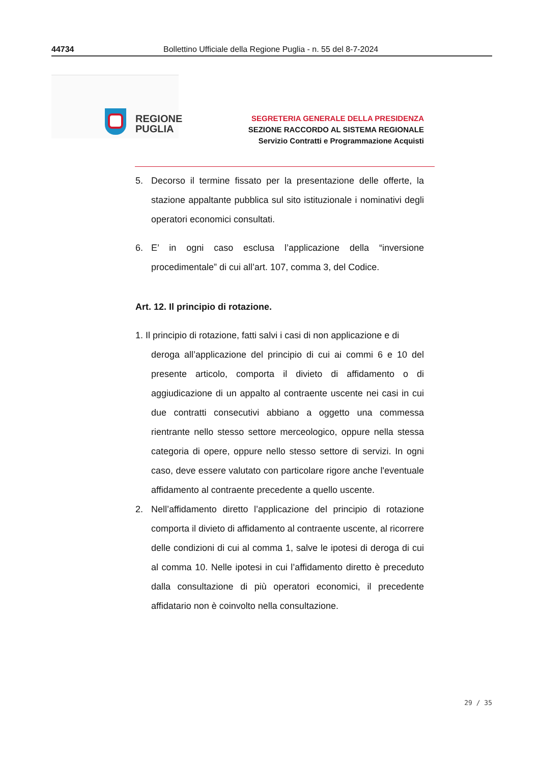44734 Bollettino Ufficiale della Regione Puglia - n. 55 del 8-7-2024
REGIONE
PUGLIA
SEGRETERIA GENERALE DELLA PRESIDENZA
SEZIONE RACCORDO AL SISTEMA REGIONALE
Servizio Contratti e Programmazione Acquisti
5. Decorso il termine fissato per la presentazione delle offerte, la stazione appaltante pubblica sul sito istituzionale i nominativi degli operatori economici consultati.
6. E’ in ogni caso esclusa l’applicazione della “inversione procedimentale” di cui all’art. 107, comma 3, del Codice.
Art. 12. Il principio di rotazione.
1. Il principio di rotazione, fatti salvi i casi di non applicazione e di
deroga all’applicazione del principio di cui ai commi 6 e 10 del presente articolo, comporta il divieto di affidamento o di aggiudicazione di un appalto al contraente uscente nei casi in cui due contratti consecutivi abbiano a oggetto una commessa rientrante nello stesso settore merceologico, oppure nella stessa categoria di opere, oppure nello stesso settore di servizi. In ogni caso, deve essere valutato con particolare rigore anche l'eventuale affidamento al contraente precedente a quello uscente.
2. Nell’affidamento diretto l’applicazione del principio di rotazione comporta il divieto di affidamento al contraente uscente, al ricorrere delle condizioni di cui al comma 1, salve le ipotesi di deroga di cui al comma 10. Nelle ipotesi in cui l’affidamento diretto è preceduto dalla consultazione di più operatori economici, il precedente affidatario non è coinvolto nella consultazione.
29 / 35